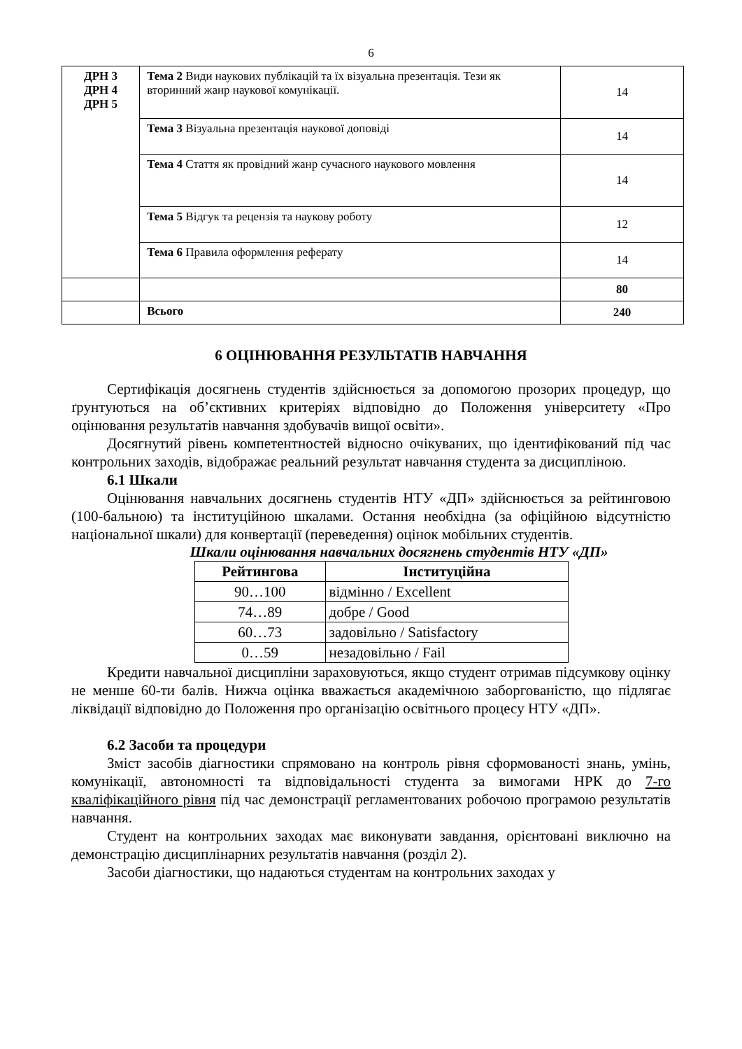6
| ДРН 3 ДРН 4 ДРН 5 | Тема 2 Види наукових публікацій та їх візуальна презентація. Тези як вторинний жанр наукової комунікації. | 14 |
| | Тема 3 Візуальна презентація наукової доповіді | 14 |
| | Тема 4 Стаття як провідний жанр сучасного наукового мовлення | 14 |
| | Тема 5 Відгук та рецензія та наукову роботу | 12 |
| | Тема 6 Правила оформлення реферату | 14 |
| | | 80 |
| | Всього | 240 |
6 ОЦІНЮВАННЯ РЕЗУЛЬТАТІВ НАВЧАННЯ
Сертифікація досягнень студентів здійснюється за допомогою прозорих процедур, що ґрунтуються на об’єктивних критеріях відповідно до Положення університету «Про оцінювання результатів навчання здобувачів вищої освіти».
Досягнутий рівень компетентностей відносно очікуваних, що ідентифікований під час контрольних заходів, відображає реальний результат навчання студента за дисципліною.
6.1 Шкали
Оцінювання навчальних досягнень студентів НТУ «ДП» здійснюється за рейтинговою (100-бальною) та інституційною шкалами. Остання необхідна (за офіційною відсутністю національної шкали) для конвертації (переведення) оцінок мобільних студентів.
Шкали оцінювання навчальних досягнень студентів НТУ «ДП»
| Рейтингова | Інституційна |
| --- | --- |
| 90…100 | відмінно / Excellent |
| 74…89 | добре / Good |
| 60…73 | задовільно / Satisfactory |
| 0…59 | незадовільно / Fail |
Кредити навчальної дисципліни зараховуються, якщо студент отримав підсумкову оцінку не менше 60-ти балів. Нижча оцінка вважається академічною заборгованістю, що підлягає ліквідації відповідно до Положення про організацію освітнього процесу НТУ «ДП».
6.2 Засоби та процедури
Зміст засобів діагностики спрямовано на контроль рівня сформованості знань, умінь, комунікації, автономності та відповідальності студента за вимогами НРК до 7-го кваліфікаційного рівня під час демонстрації регламентованих робочою програмою результатів навчання.
Студент на контрольних заходах має виконувати завдання, орієнтовані виключно на демонстрацію дисциплінарних результатів навчання (розділ 2).
Засоби діагностики, що надаються студентам на контрольних заходах у